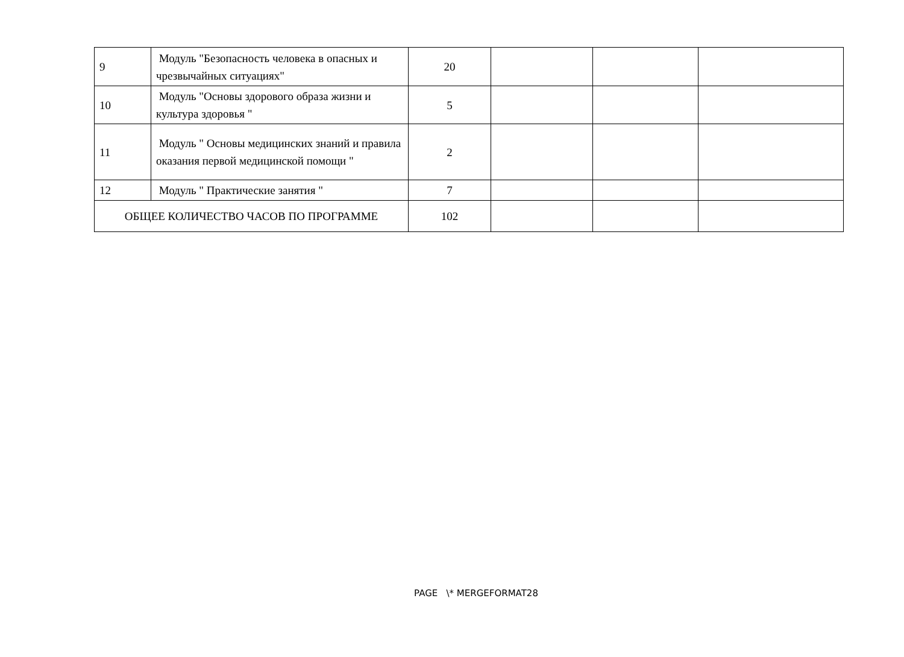| 9 | Модуль "Безопасность человека в опасных и чрезвычайных ситуациях" | 20 | | | |
| 10 | Модуль "Основы здорового образа жизни и культура здоровья " | 5 | | | |
| 11 | Модуль " Основы медицинских знаний и правила оказания первой медицинской помощи " | 2 | | | |
| 12 | Модуль " Практические занятия " | 7 | | | |
| ОБЩЕЕ КОЛИЧЕСТВО ЧАСОВ ПО ПРОГРАММЕ | | 102 | | | |
PAGE \* MERGEFORMAT28